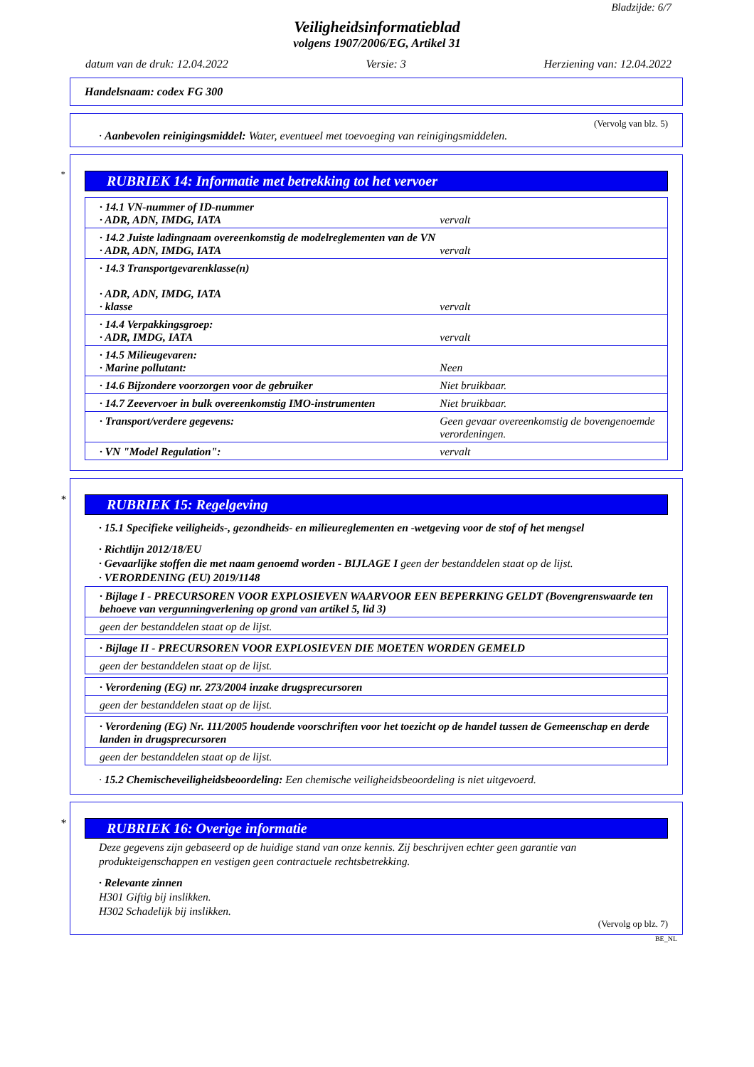Bladzijde: 6/7
Veiligheidsinformatieblad
volgens 1907/2006/EG, Artikel 31
datum van de druk: 12.04.2022 Versie: 3 Herziening van: 12.04.2022
Handelsnaam: codex FG 300
(Vervolg van blz. 5)
· Aanbevolen reinigingsmiddel: Water, eventueel met toevoeging van reinigingsmiddelen.
*
RUBRIEK 14: Informatie met betrekking tot het vervoer
| · 14.1 VN-nummer of ID-nummer · ADR, ADN, IMDG, IATA | vervalt |
| · 14.2 Juiste ladingnaam overeenkomstig de modelreglementen van de VN · ADR, ADN, IMDG, IATA | vervalt |
| · 14.3 Transportgevarenklasse(n) · ADR, ADN, IMDG, IATA · klasse | vervalt |
| · 14.4 Verpakkingsgroep: · ADR, IMDG, IATA | vervalt |
| · 14.5 Milieugevaren: · Marine pollutant: | Neen |
| · 14.6 Bijzondere voorzorgen voor de gebruiker | Niet bruikbaar. |
| · 14.7 Zeevervoer in bulk overeenkomstig IMO-instrumenten | Niet bruikbaar. |
| · Transport/verdere gegevens: | Geen gevaar overeenkomstig de bovengenoemde verordeningen. |
| · VN "Model Regulation": | vervalt |
*
RUBRIEK 15: Regelgeving
· 15.1 Specifieke veiligheids-, gezondheids- en milieureglementen en -wetgeving voor de stof of het mengsel
· Richtlijn 2012/18/EU
· Gevaarlijke stoffen die met naam genoemd worden - BIJLAGE I geen der bestanddelen staat op de lijst.
· VERORDENING (EU) 2019/1148
| · Bijlage I - PRECURSOREN VOOR EXPLOSIEVEN WAARVOOR EEN BEPERKING GELDT (Bovengrenswaarde ten behoeve van vergunningverlening op grond van artikel 5, lid 3) |
| geen der bestanddelen staat op de lijst. |
| · Bijlage II - PRECURSOREN VOOR EXPLOSIEVEN DIE MOETEN WORDEN GEMELD |
| geen der bestanddelen staat op de lijst. |
| · Verordening (EG) nr. 273/2004 inzake drugsprecursoren |
| geen der bestanddelen staat op de lijst. |
| · Verordening (EG) Nr. 111/2005 houdende voorschriften voor het toezicht op de handel tussen de Gemeenschap en derde landen in drugsprecursoren |
| geen der bestanddelen staat op de lijst. |
· 15.2 Chemischeveiligheidsbeoordeling: Een chemische veiligheidsbeoordeling is niet uitgevoerd.
*
RUBRIEK 16: Overige informatie
Deze gegevens zijn gebaseerd op de huidige stand van onze kennis. Zij beschrijven echter geen garantie van produkteigenschappen en vestigen geen contractuele rechtsbetrekking.
· Relevante zinnen
H301 Giftig bij inslikken.
H302 Schadelijk bij inslikken.
(Vervolg op blz. 7)
BE_NL